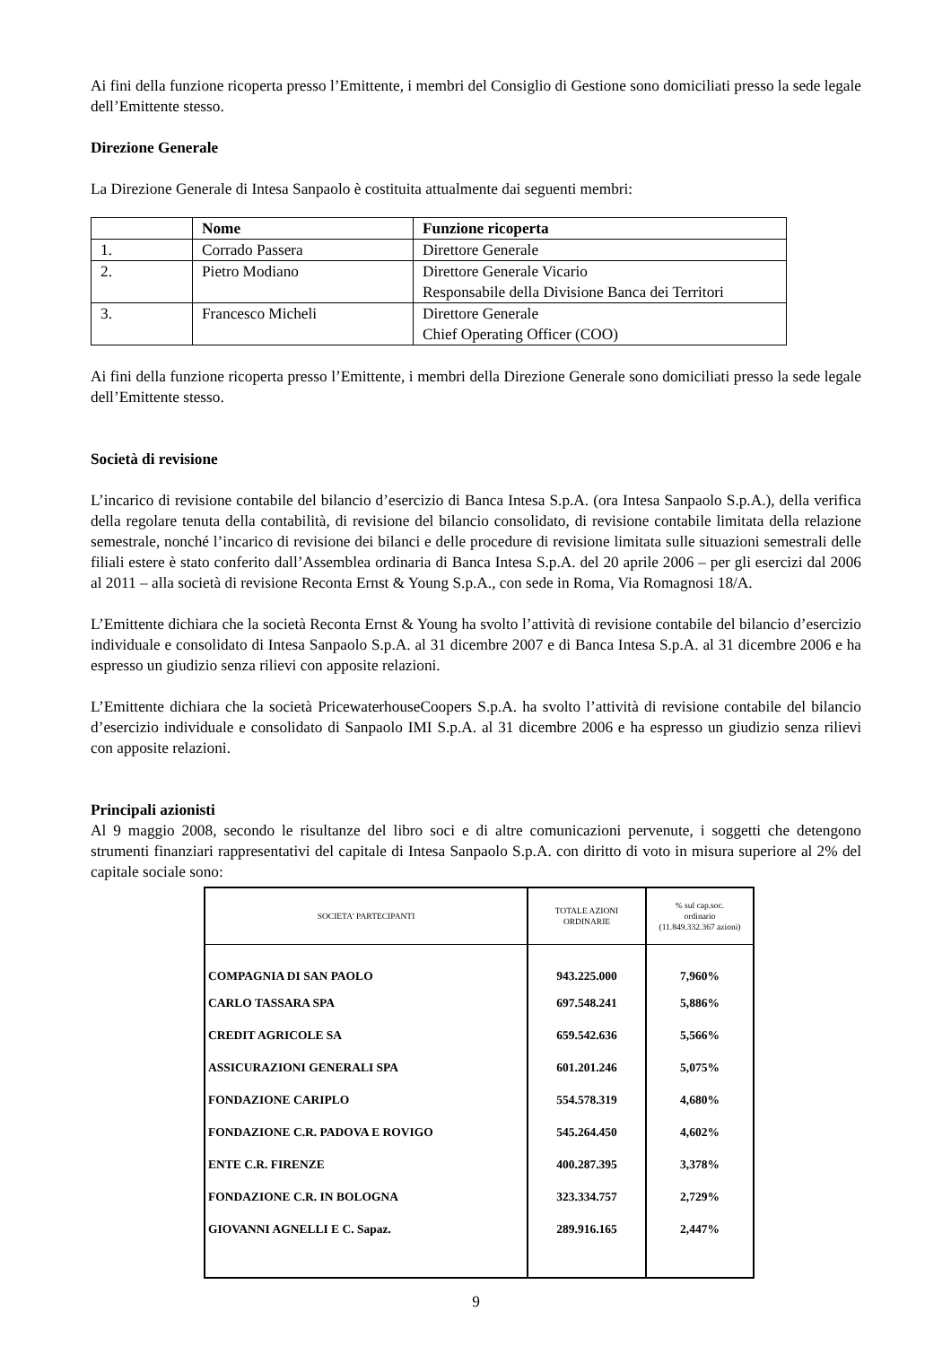Ai fini della funzione ricoperta presso l’Emittente, i membri del Consiglio di Gestione sono domiciliati presso la sede legale dell’Emittente stesso.
Direzione Generale
La Direzione Generale di Intesa Sanpaolo è costituita attualmente dai seguenti membri:
| | Nome | Funzione ricoperta |
| --- | --- | --- |
| 1. | Corrado Passera | Direttore Generale |
| 2. | Pietro Modiano | Direttore Generale Vicario Responsabile della Divisione Banca dei Territori |
| 3. | Francesco Micheli | Direttore Generale Chief Operating Officer (COO) |
Ai fini della funzione ricoperta presso l’Emittente, i membri della Direzione Generale sono domiciliati presso la sede legale dell’Emittente stesso.
Società di revisione
L’incarico di revisione contabile del bilancio d’esercizio di Banca Intesa S.p.A. (ora Intesa Sanpaolo S.p.A.), della verifica della regolare tenuta della contabilità, di revisione del bilancio consolidato, di revisione contabile limitata della relazione semestrale, nonché l’incarico di revisione dei bilanci e delle procedure di revisione limitata sulle situazioni semestrali delle filiali estere è stato conferito dall’Assemblea ordinaria di Banca Intesa S.p.A. del 20 aprile 2006 – per gli esercizi dal 2006 al 2011 – alla società di revisione Reconta Ernst & Young S.p.A., con sede in Roma, Via Romagnosi 18/A.
L’Emittente dichiara che la società Reconta Ernst & Young ha svolto l’attività di revisione contabile del bilancio d’esercizio individuale e consolidato di Intesa Sanpaolo S.p.A. al 31 dicembre 2007 e di Banca Intesa S.p.A. al 31 dicembre 2006 e ha espresso un giudizio senza rilievi con apposite relazioni.
L’Emittente dichiara che la società PricewaterhouseCoopers S.p.A. ha svolto l’attività di revisione contabile del bilancio d’esercizio individuale e consolidato di Sanpaolo IMI S.p.A. al 31 dicembre 2006 e ha espresso un giudizio senza rilievi con apposite relazioni.
Principali azionisti
Al 9 maggio 2008, secondo le risultanze del libro soci e di altre comunicazioni pervenute, i soggetti che detengono strumenti finanziari rappresentativi del capitale di Intesa Sanpaolo S.p.A. con diritto di voto in misura superiore al 2% del capitale sociale sono:
| SOCIETA' PARTECIPANTI | TOTALE AZIONI ORDINARIE | % sul cap.soc. ordinario (11.849.332.367 azioni) |
| --- | --- | --- |
| COMPAGNIA DI SAN PAOLO | 943.225.000 | 7,960% |
| CARLO TASSARA SPA | 697.548.241 | 5,886% |
| CREDIT AGRICOLE SA | 659.542.636 | 5,566% |
| ASSICURAZIONI GENERALI SPA | 601.201.246 | 5,075% |
| FONDAZIONE CARIPLO | 554.578.319 | 4,680% |
| FONDAZIONE C.R. PADOVA E ROVIGO | 545.264.450 | 4,602% |
| ENTE C.R. FIRENZE | 400.287.395 | 3,378% |
| FONDAZIONE C.R. IN BOLOGNA | 323.334.757 | 2,729% |
| GIOVANNI AGNELLI E C. Sapaz. | 289.916.165 | 2,447% |
9